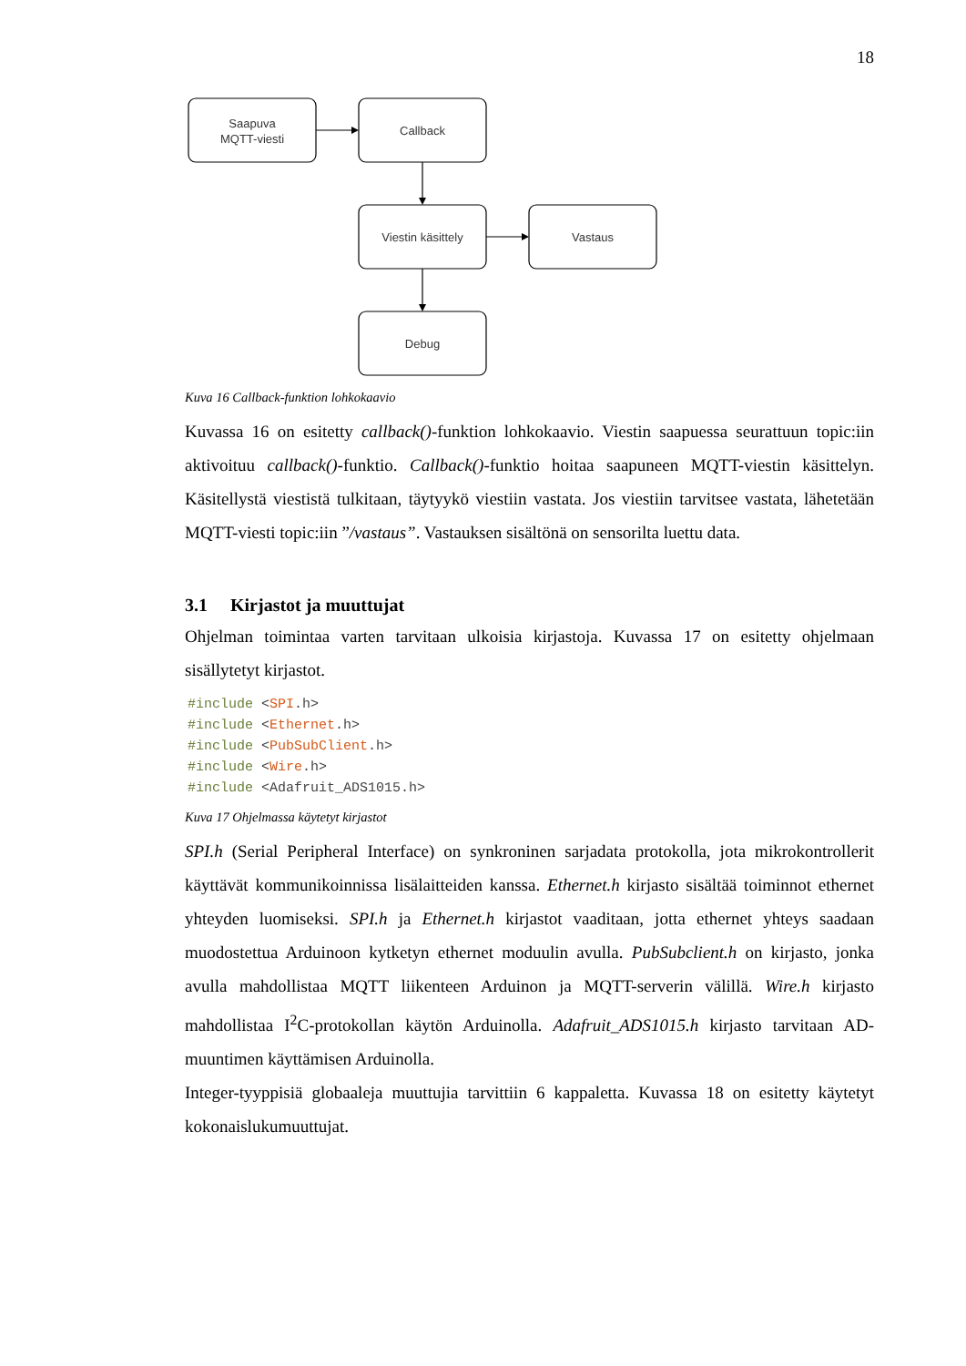18
Saapuva
MQTT-viesti
Callback
Viestin käsittely
Vastaus
Debug
Kuva 16 Callback-funktion lohkokaavio
Kuvassa 16 on esitetty callback()-funktion lohkokaavio. Viestin saapuessa seurattuun topic:iin aktivoituu callback()-funktio. Callback()-funktio hoitaa saapuneen MQTT-viestin käsittelyn. Käsitellystä viestistä tulkitaan, täytyykö viestiin vastata. Jos viestiin tarvitsee vastata, lähetetään MQTT-viesti topic:iin ”/vastaus”. Vastauksen sisältönä on sensorilta luettu data.
3.1 Kirjastot ja muuttujat
Ohjelman toimintaa varten tarvitaan ulkoisia kirjastoja. Kuvassa 17 on esitetty ohjelmaan sisällytetyt kirjastot.
#include <SPI.h>
#include <Ethernet.h>
#include <PubSubClient.h>
#include <Wire.h>
#include <Adafruit_ADS1015.h>
Kuva 17 Ohjelmassa käytetyt kirjastot
SPI.h (Serial Peripheral Interface) on synkroninen sarjadata protokolla, jota mikrokontrollerit käyttävät kommunikoinnissa lisälaitteiden kanssa. Ethernet.h kirjasto sisältää toiminnot ethernet yhteyden luomiseksi. SPI.h ja Ethernet.h kirjastot vaaditaan, jotta ethernet yhteys saadaan muodostettua Arduinoon kytketyn ethernet moduulin avulla. PubSubclient.h on kirjasto, jonka avulla mahdollistaa MQTT liikenteen Arduinon ja MQTT-serverin välillä. Wire.h kirjasto mahdollistaa I<sup>2</sup>C-protokollan käytön Arduinolla. Adafruit_ADS1015.h kirjasto tarvitaan AD-muuntimen käyttämisen Arduinolla.
Integer-tyyppisiä globaaleja muuttujia tarvittiin 6 kappaletta. Kuvassa 18 on esitetty käytetyt kokonaislukumuuttujat.